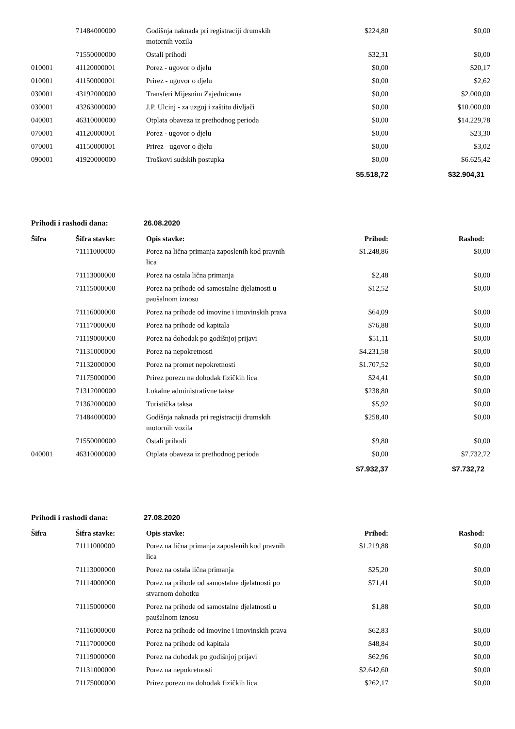| | 71484000000 | Godišnja naknada pri registraciji drumskih motornih vozila | $224,80 | $0,00 |
| | 71550000000 | Ostali prihodi | $32,31 | $0,00 |
| 010001 | 41120000001 | Porez - ugovor o djelu | $0,00 | $20,17 |
| 010001 | 41150000001 | Prirez - ugovor o djelu | $0,00 | $2,62 |
| 030001 | 43192000000 | Transferi Mijesnim Zajednicama | $0,00 | $2.000,00 |
| 030001 | 43263000000 | J.P. Ulcinj - za uzgoj i zaštitu divljači | $0,00 | $10.000,00 |
| 040001 | 46310000000 | Otplata obaveza iz prethodnog perioda | $0,00 | $14.229,78 |
| 070001 | 41120000001 | Porez - ugovor o djelu | $0,00 | $23,30 |
| 070001 | 41150000001 | Prirez - ugovor o djelu | $0,00 | $3,02 |
| 090001 | 41920000000 | Troškovi sudskih postupka | $0,00 | $6.625,42 |
| | | | $5.518,72 | $32.904,31 |
Prihodi i rashodi dana: 26.08.2020
| Šifra | Šifra stavke: | Opis stavke: | Prihod: | Rashod: |
| --- | --- | --- | --- | --- |
| | 71111000000 | Porez na lična primanja zaposlenih kod pravnih lica | $1.248,86 | $0,00 |
| | 71113000000 | Porez na ostala lična primanja | $2,48 | $0,00 |
| | 71115000000 | Porez na prihode od samostalne djelatnosti u paušalnom iznosu | $12,52 | $0,00 |
| | 71116000000 | Porez na prihode od imovine i imovinskih prava | $64,09 | $0,00 |
| | 71117000000 | Porez na prihode od kapitala | $76,88 | $0,00 |
| | 71119000000 | Porez na dohodak po godišnjoj prijavi | $51,11 | $0,00 |
| | 71131000000 | Porez na nepokretnosti | $4.231,58 | $0,00 |
| | 71132000000 | Porez na promet nepokretnosti | $1.707,52 | $0,00 |
| | 71175000000 | Prirez porezu na dohodak fizičkih lica | $24,41 | $0,00 |
| | 71312000000 | Lokalne administrativne takse | $238,80 | $0,00 |
| | 71362000000 | Turistička taksa | $5,92 | $0,00 |
| | 71484000000 | Godišnja naknada pri registraciji drumskih motornih vozila | $258,40 | $0,00 |
| | 71550000000 | Ostali prihodi | $9,80 | $0,00 |
| 040001 | 46310000000 | Otplata obaveza iz prethodnog perioda | $0,00 | $7.732,72 |
| | | | $7.932,37 | $7.732,72 |
Prihodi i rashodi dana: 27.08.2020
| Šifra | Šifra stavke: | Opis stavke: | Prihod: | Rashod: |
| --- | --- | --- | --- | --- |
| | 71111000000 | Porez na lična primanja zaposlenih kod pravnih lica | $1.219,88 | $0,00 |
| | 71113000000 | Porez na ostala lična primanja | $25,20 | $0,00 |
| | 71114000000 | Porez na prihode od samostalne djelatnosti po stvarnom dohotku | $71,41 | $0,00 |
| | 71115000000 | Porez na prihode od samostalne djelatnosti u paušalnom iznosu | $1,88 | $0,00 |
| | 71116000000 | Porez na prihode od imovine i imovinskih prava | $62,83 | $0,00 |
| | 71117000000 | Porez na prihode od kapitala | $48,84 | $0,00 |
| | 71119000000 | Porez na dohodak po godišnjoj prijavi | $62,96 | $0,00 |
| | 71131000000 | Porez na nepokretnosti | $2.642,60 | $0,00 |
| | 71175000000 | Prirez porezu na dohodak fizičkih lica | $262,17 | $0,00 |